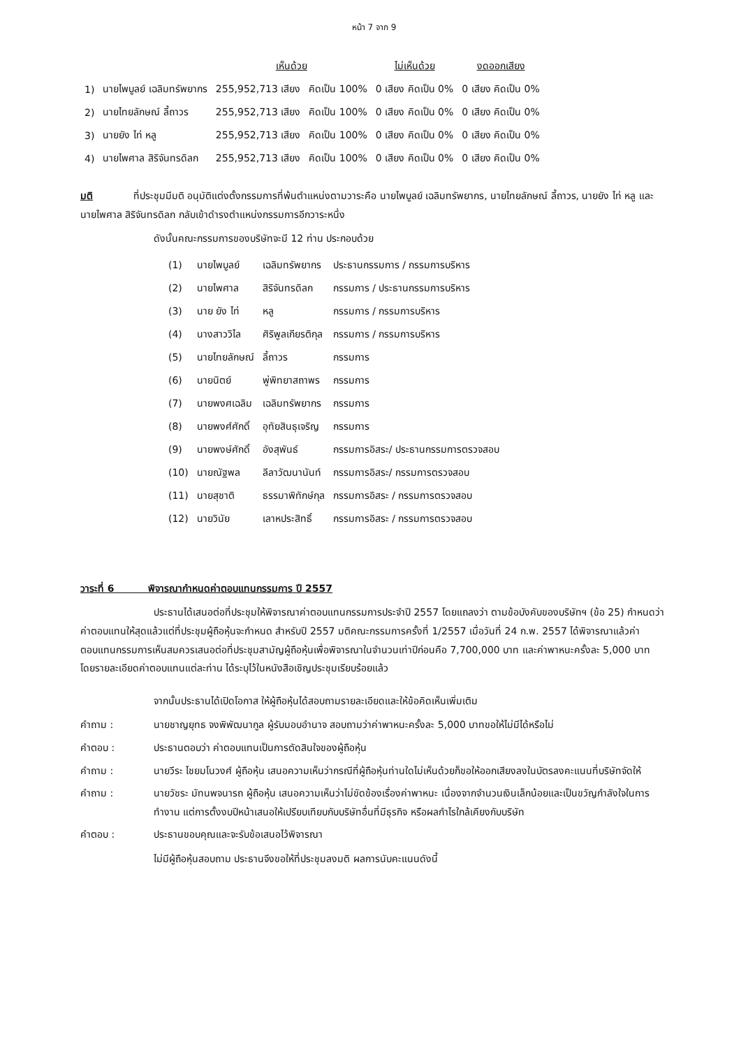หน้า 7 จาก 9
| | | เห็นด้วย | | ไม่เห็นด้วย | งดออกเสียง |
| --- | --- | --- | --- | --- | --- |
| 1) | นายไพบูลย์ เฉลิมทรัพยากร | 255,952,713 เสียง | คิดเป็น 100% | 0 เสียง คิดเป็น 0% | 0 เสียง คิดเป็น 0% |
| 2) | นายไทยลักษณ์ ลี้ถาวร | 255,952,713 เสียง | คิดเป็น 100% | 0 เสียง คิดเป็น 0% | 0 เสียง คิดเป็น 0% |
| 3) | นายยัง ไท่ หลู | 255,952,713 เสียง | คิดเป็น 100% | 0 เสียง คิดเป็น 0% | 0 เสียง คิดเป็น 0% |
| 4) | นายไพศาล สิริจันทรดิลก | 255,952,713 เสียง | คิดเป็น 100% | 0 เสียง คิดเป็น 0% | 0 เสียง คิดเป็น 0% |
มติ ที่ประชุมมีมติ อนุมัติแต่งตั้งกรรมการที่พ้นตำแหน่งตามวาระคือ นายไพบูลย์ เฉลิมทรัพยากร, นายไทยลักษณ์ ลี้ถาวร, นายยัง ไท่ หลู และนายไพศาล สิริจันทรดิลก กลับเข้าดำรงตำแหน่งกรรมการอีกวาระหนึ่ง
ดังนั้นคณะกรรมการของบริษัทจะมี 12 ท่าน ประกอบด้วย
| (1) | นายไพบูลย์ | เฉลิมทรัพยากร | ประธานกรรมการ / กรรมการบริหาร |
| (2) | นายไพศาล | สิริจันทรดิลก | กรรมการ / ประธานกรรมการบริหาร |
| (3) | นาย ยัง ไท่ | หลู | กรรมการ / กรรมการบริหาร |
| (4) | นางสาววิไล | ศิริพูลเกียรติกุล | กรรมการ / กรรมการบริหาร |
| (5) | นายไทยลักษณ์ | ลี้ถาวร | กรรมการ |
| (6) | นายนิตย์ | พู่พิทยาสถาพร | กรรมการ |
| (7) | นายพงศเฉลิม | เฉลิมทรัพยากร | กรรมการ |
| (8) | นายพงศ์ศักดิ์ | อุทัยสินธุเจริญ | กรรมการ |
| (9) | นายพงษ์ศักดิ์ | อังสุพันธ์ | กรรมการอิสระ/ ประธานกรรมการตรวจสอบ |
| (10) | นายณัฐพล | ลีลาวัฒนานันท์ | กรรมการอิสระ/ กรรมการตรวจสอบ |
| (11) | นายสุชาติ | ธรรมาพิทักษ์กุล | กรรมการอิสระ / กรรมการตรวจสอบ |
| (12) | นายวินัย | เลาหประสิทธิ์ | กรรมการอิสระ / กรรมการตรวจสอบ |
วาระที่ 6 พิจารณากำหนดค่าตอบแทนกรรมการ ปี 2557
ประธานได้เสนอต่อที่ประชุมให้พิจารณาค่าตอบแทนกรรมการประจำปี 2557 โดยแถลงว่า ตามข้อบังคับของบริษัทฯ (ข้อ 25) กำหนดว่า ค่าตอบแทนให้สุดแล้วแต่ที่ประชุมผู้ถือหุ้นจะกำหนด สำหรับปี 2557 มติคณะกรรมการครั้งที่ 1/2557 เมื่อวันที่ 24 ก.พ. 2557 ได้พิจารณาแล้วค่าตอบแทนกรรมการเห็นสมควรเสนอต่อที่ประชุมสามัญผู้ถือหุ้นเพื่อพิจารณาในจำนวนเท่าปีก่อนคือ 7,700,000 บาท และค่าพาหนะครั้งละ 5,000 บาท โดยรายละเอียดค่าตอบแทนแต่ละท่าน ได้ระบุไว้ในหนังสือเชิญประชุมเรียบร้อยแล้ว
จากนั้นประธานได้เปิดโอกาส ให้ผู้ถือหุ้นได้สอบถามรายละเอียดและให้ข้อคิดเห็นเพิ่มเติม
คำถาม : นายชาญยุทธ จงพิพัฒนากูล ผู้รับมอบอำนาจ สอบถามว่าค่าพาหนะครั้งละ 5,000 บาทขอให้ไม่มีได้หรือไม่
คำตอบ : ประธานตอบว่า ค่าตอบแทนเป็นการตัดสินใจของผู้ถือหุ้น
คำถาม : นายวีระ ไชยมโนวงศ์ ผู้ถือหุ้น เสนอความเห็นว่ากรณีที่ผู้ถือหุ้นท่านใดไม่เห็นด้วยก็ขอให้ออกเสียงลงในบัตรลงคะแนนที่บริษัทจัดให้
คำถาม : นายวัชระ มัทนพจนารถ ผู้ถือหุ้น เสนอความเห็นว่าไม่ขัดข้องเรื่องค่าพาหนะ เนื่องจากจำนวนเงินเล็กน้อยและเป็นขวัญกำลังใจในการทำงาน แต่การตั้งงบปีหน้าเสนอให้เปรียบเทียบกับบริษัทอื่นที่มีธุรกิจ หรือผลกำไรใกล้เคียงกับบริษัท
คำตอบ : ประธานขอบคุณและจะรับข้อเสนอไว้พิจารณา
ไม่มีผู้ถือหุ้นสอบถาม ประธานจึงขอให้ที่ประชุมลงมติ ผลการนับคะแนนดังนี้